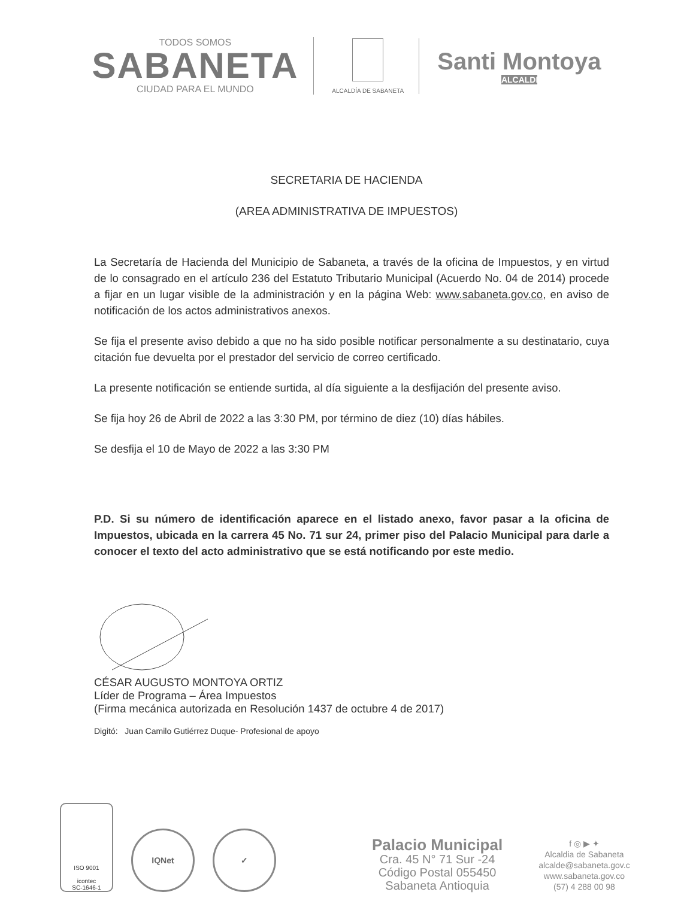TODOS SOMOS
SABANETA
CIUDAD PARA EL MUNDO
ALCALDÍA DE SABANETA
Santi Montoya
ALCALDE
SECRETARIA DE HACIENDA
(AREA ADMINISTRATIVA DE IMPUESTOS)
La Secretaría de Hacienda del Municipio de Sabaneta, a través de la oficina de Impuestos, y en virtud de lo consagrado en el artículo 236 del Estatuto Tributario Municipal (Acuerdo No. 04 de 2014) procede a fijar en un lugar visible de la administración y en la página Web: www.sabaneta.gov.co, en aviso de notificación de los actos administrativos anexos.
Se fija el presente aviso debido a que no ha sido posible notificar personalmente a su destinatario, cuya citación fue devuelta por el prestador del servicio de correo certificado.
La presente notificación se entiende surtida, al día siguiente a la desfijación del presente aviso.
Se fija hoy 26 de Abril de 2022 a las 3:30 PM, por término de diez (10) días hábiles.
Se desfija el 10 de Mayo de 2022 a las 3:30 PM
P.D. Si su número de identificación aparece en el listado anexo, favor pasar a la oficina de Impuestos, ubicada en la carrera 45 No. 71 sur 24, primer piso del Palacio Municipal para darle a conocer el texto del acto administrativo que se está notificando por este medio.
CÉSAR AUGUSTO MONTOYA ORTIZ
Líder de Programa – Área Impuestos
(Firma mecánica autorizada en Resolución 1437 de octubre 4 de 2017)
Digitó: Juan Camilo Gutiérrez Duque- Profesional de apoyo
ISO 9001
icontec
SC-1646-1
IQNet
✓
Palacio Municipal
Cra. 45 N° 71 Sur -24
Código Postal 055450
Sabaneta Antioquia
f ◎ ▶ ✦
Alcaldia de Sabaneta
alcalde@sabaneta.gov.c
www.sabaneta.gov.co
(57) 4 288 00 98